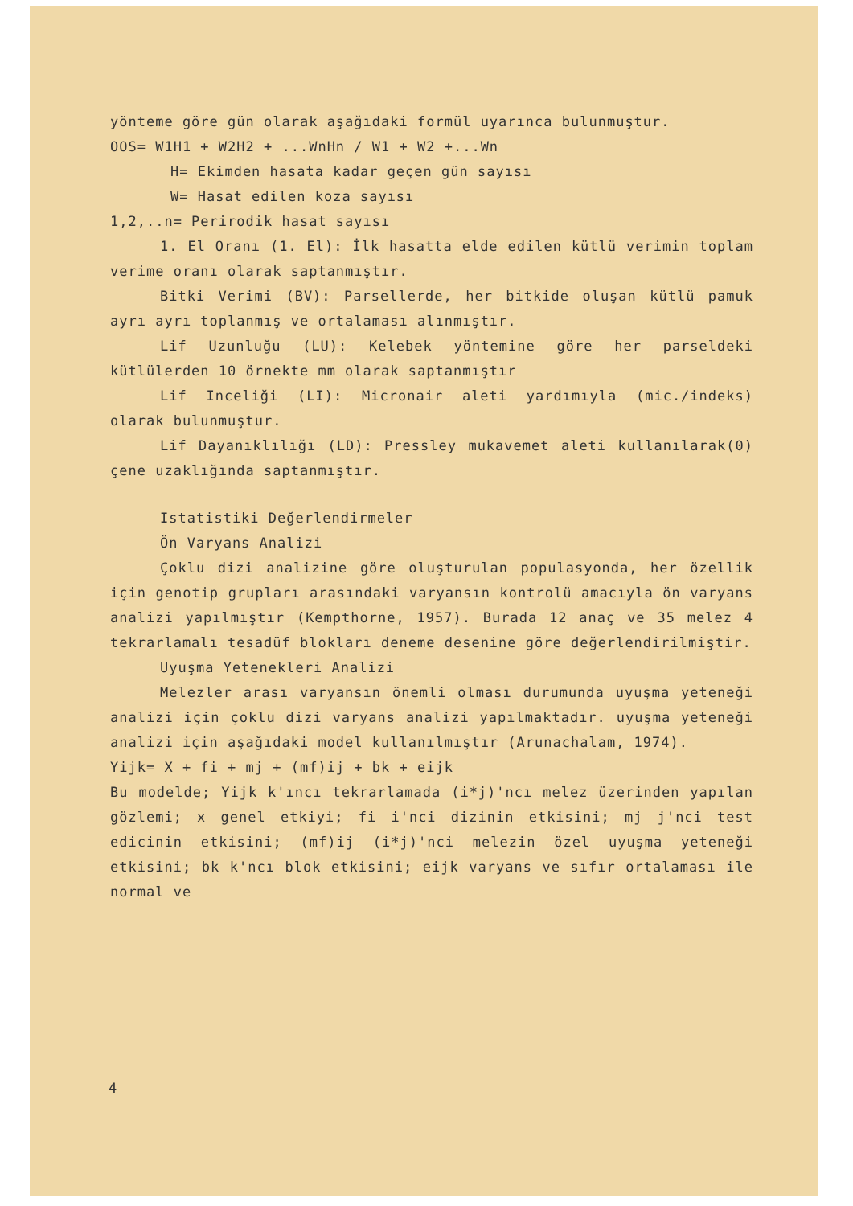yönteme göre gün olarak aşağıdaki formül uyarınca bulunmuştur.
OOS= W1H1 + W2H2 + ...WnHn / W1 + W2 +...Wn
H= Ekimden hasata kadar geçen gün sayısı
W= Hasat edilen koza sayısı
1,2,..n= Perirodik hasat sayısı
1. El Oranı (1. El): İlk hasatta elde edilen kütlü verimin toplam verime oranı olarak saptanmıştır.
Bitki Verimi (BV): Parsellerde, her bitkide oluşan kütlü pamuk ayrı ayrı toplanmış ve ortalaması alınmıştır.
Lif Uzunluğu (LU): Kelebek yöntemine göre her parseldeki kütlülerden 10 örnekte mm olarak saptanmıştır
Lif Inceliği (LI): Micronair aleti yardımıyla (mic./indeks) olarak bulunmuştur.
Lif Dayanıklılığı (LD): Pressley mukavemet aleti kullanılarak(0) çene uzaklığında saptanmıştır.
Istatistiki Değerlendirmeler
Ön Varyans Analizi
Çoklu dizi analizine göre oluşturulan populasyonda, her özellik için genotip grupları arasındaki varyansın kontrolü amacıyla ön varyans analizi yapılmıştır (Kempthorne, 1957). Burada 12 anaç ve 35 melez 4 tekrarlamalı tesadüf blokları deneme desenine göre değerlendirilmiştir.
Uyuşma Yetenekleri Analizi
Melezler arası varyansın önemli olması durumunda uyuşma yeteneği analizi için çoklu dizi varyans analizi yapılmaktadır. uyuşma yeteneği analizi için aşağıdaki model kullanılmıştır (Arunachalam, 1974).
Yijk= X + fi + mj + (mf)ij + bk + eijk
Bu modelde; Yijk k'ıncı tekrarlamada (i*j)'ncı melez üzerinden yapılan gözlemi; x genel etkiyi; fi i'nci dizinin etkisini; mj j'nci test edicinin etkisini; (mf)ij (i*j)'nci melezin özel uyuşma yeteneği etkisini; bk k'ncı blok etkisini; eijk varyans ve sıfır ortalaması ile normal ve
4